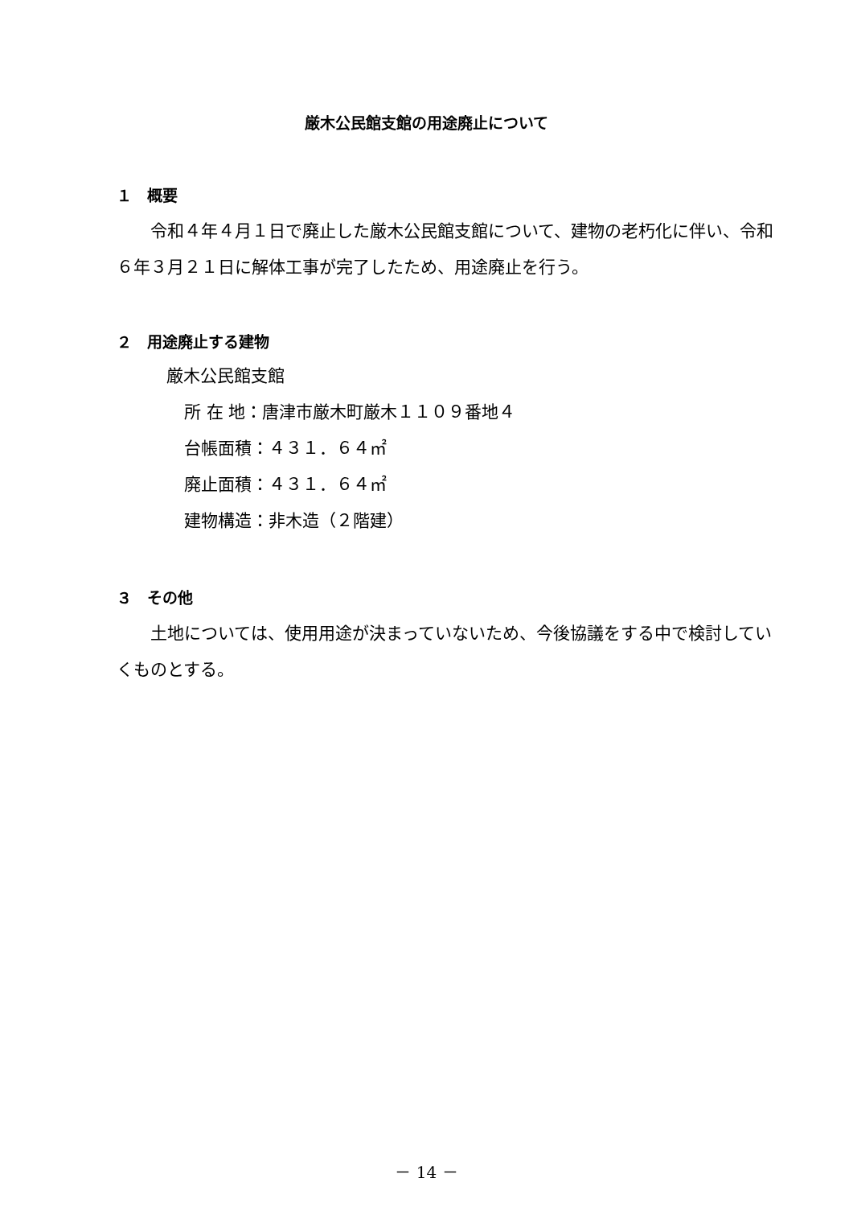厳木公民館支館の用途廃止について
１　概要
令和４年４月１日で廃止した厳木公民館支館について、建物の老朽化に伴い、令和６年３月２１日に解体工事が完了したため、用途廃止を行う。
２　用途廃止する建物
厳木公民館支館
所 在 地：唐津市厳木町厳木１１０９番地４
台帳面積：４３１．６４㎡
廃止面積：４３１．６４㎡
建物構造：非木造（２階建）
３　その他
土地については、使用用途が決まっていないため、今後協議をする中で検討していくものとする。
－ 14 －